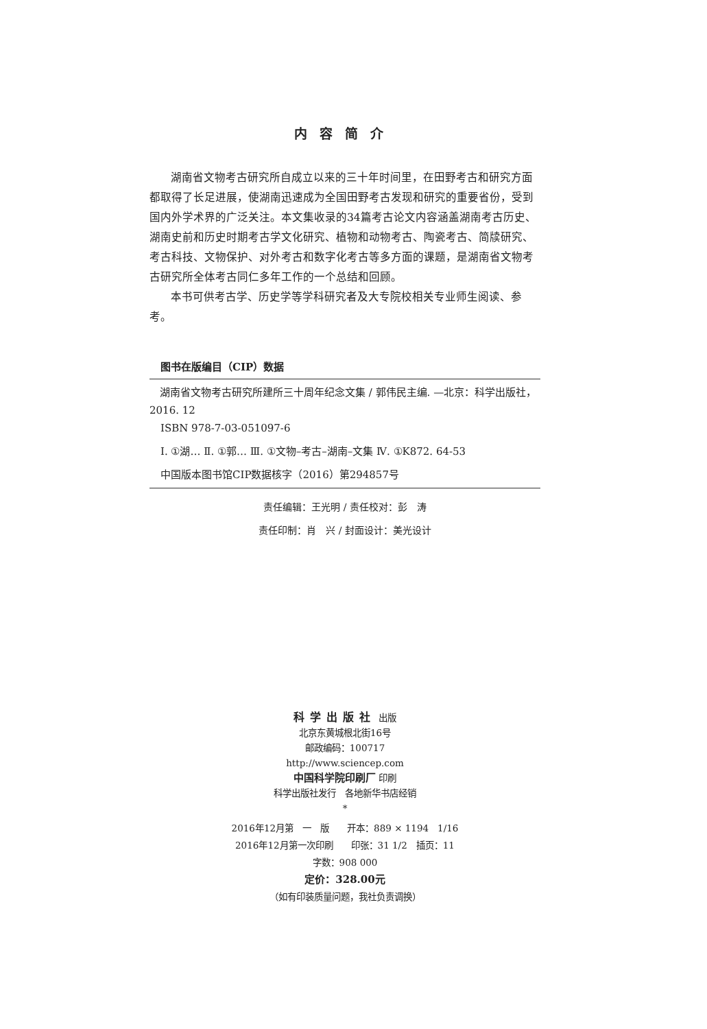内容简介
湖南省文物考古研究所自成立以来的三十年时间里，在田野考古和研究方面都取得了长足进展，使湖南迅速成为全国田野考古发现和研究的重要省份，受到国内外学术界的广泛关注。本文集收录的34篇考古论文内容涵盖湖南考古历史、湖南史前和历史时期考古学文化研究、植物和动物考古、陶瓷考古、简牍研究、考古科技、文物保护、对外考古和数字化考古等多方面的课题，是湖南省文物考古研究所全体考古同仁多年工作的一个总结和回顾。
本书可供考古学、历史学等学科研究者及大专院校相关专业师生阅读、参考。
图书在版编目（CIP）数据
湖南省文物考古研究所建所三十周年纪念文集 / 郭伟民主编. —北京：科学出版社，2016. 12
ISBN 978-7-03-051097-6
Ⅰ. ①湖… Ⅱ. ①郭… Ⅲ. ①文物–考古–湖南–文集 Ⅳ. ①K872. 64-53
中国版本图书馆CIP数据核字（2016）第294857号
责任编辑：王光明 / 责任校对：彭　涛
责任印制：肖　兴 / 封面设计：美光设计
科学出版社 出版
北京东黄城根北街16号
邮政编码：100717
http://www.sciencep.com
中国科学院印刷厂 印刷
科学出版社发行　各地新华书店经销
*
2016年12月第　一　版　　开本：889 × 1194　1/16
2016年12月第一次印刷　　印张：31 1/2　插页：11
字数：908 000
定价：328.00元
（如有印装质量问题，我社负责调换）